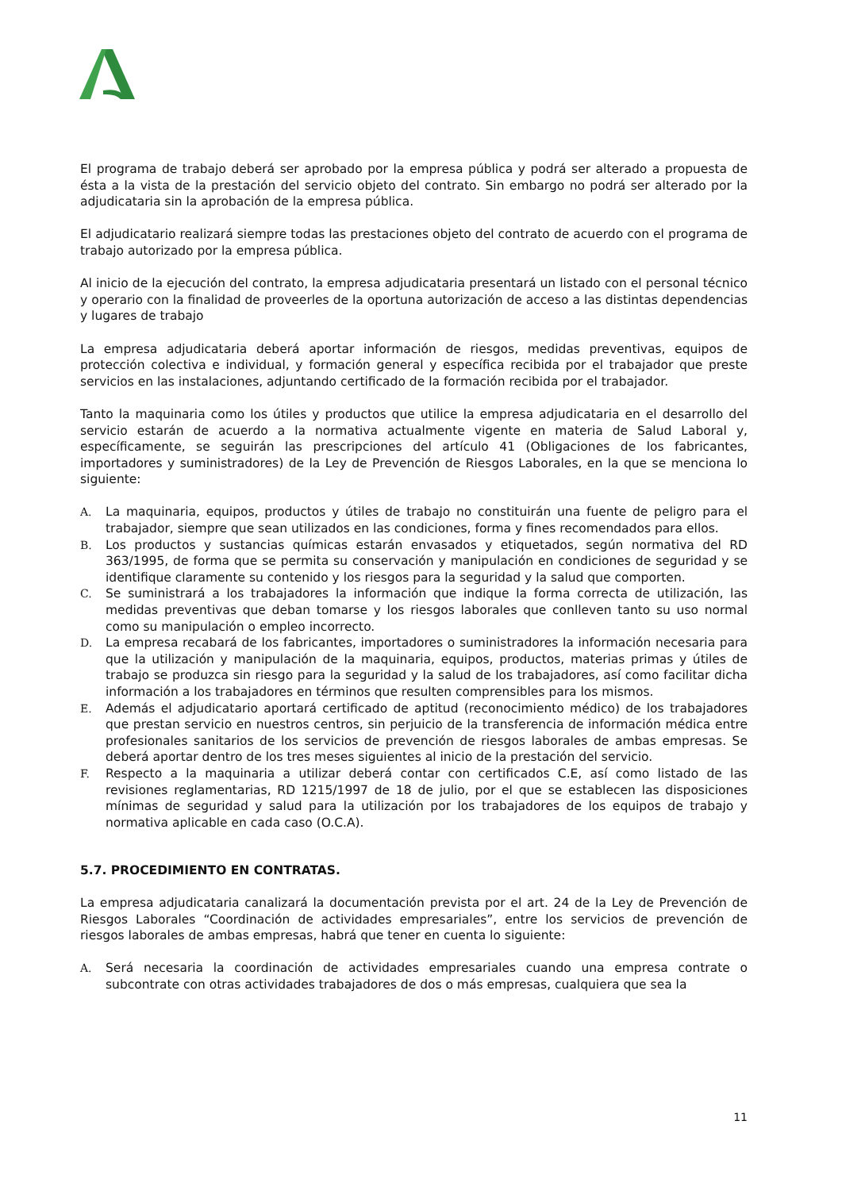El programa de trabajo deberá ser aprobado por la empresa pública y podrá ser alterado a propuesta de ésta a la vista de la prestación del servicio objeto del contrato. Sin embargo no podrá ser alterado por la adjudicataria sin la aprobación de la empresa pública.
El adjudicatario realizará siempre todas las prestaciones objeto del contrato de acuerdo con el programa de trabajo autorizado por la empresa pública.
Al inicio de la ejecución del contrato, la empresa adjudicataria presentará un listado con el personal técnico y operario con la finalidad de proveerles de la oportuna autorización de acceso a las distintas dependencias y lugares de trabajo
La empresa adjudicataria deberá aportar información de riesgos, medidas preventivas, equipos de protección colectiva e individual, y formación general y específica recibida por el trabajador que preste servicios en las instalaciones, adjuntando certificado de la formación recibida por el trabajador.
Tanto la maquinaria como los útiles y productos que utilice la empresa adjudicataria en el desarrollo del servicio estarán de acuerdo a la normativa actualmente vigente en materia de Salud Laboral y, específicamente, se seguirán las prescripciones del artículo 41 (Obligaciones de los fabricantes, importadores y suministradores) de la Ley de Prevención de Riesgos Laborales, en la que se menciona lo siguiente:
A. La maquinaria, equipos, productos y útiles de trabajo no constituirán una fuente de peligro para el trabajador, siempre que sean utilizados en las condiciones, forma y fines recomendados para ellos.
B. Los productos y sustancias químicas estarán envasados y etiquetados, según normativa del RD 363/1995, de forma que se permita su conservación y manipulación en condiciones de seguridad y se identifique claramente su contenido y los riesgos para la seguridad y la salud que comporten.
C. Se suministrará a los trabajadores la información que indique la forma correcta de utilización, las medidas preventivas que deban tomarse y los riesgos laborales que conlleven tanto su uso normal como su manipulación o empleo incorrecto.
D. La empresa recabará de los fabricantes, importadores o suministradores la información necesaria para que la utilización y manipulación de la maquinaria, equipos, productos, materias primas y útiles de trabajo se produzca sin riesgo para la seguridad y la salud de los trabajadores, así como facilitar dicha información a los trabajadores en términos que resulten comprensibles para los mismos.
E. Además el adjudicatario aportará certificado de aptitud (reconocimiento médico) de los trabajadores que prestan servicio en nuestros centros, sin perjuicio de la transferencia de información médica entre profesionales sanitarios de los servicios de prevención de riesgos laborales de ambas empresas. Se deberá aportar dentro de los tres meses siguientes al inicio de la prestación del servicio.
F. Respecto a la maquinaria a utilizar deberá contar con certificados C.E, así como listado de las revisiones reglamentarias, RD 1215/1997 de 18 de julio, por el que se establecen las disposiciones mínimas de seguridad y salud para la utilización por los trabajadores de los equipos de trabajo y normativa aplicable en cada caso (O.C.A).
5.7. PROCEDIMIENTO EN CONTRATAS.
La empresa adjudicataria canalizará la documentación prevista por el art. 24 de la Ley de Prevención de Riesgos Laborales “Coordinación de actividades empresariales”, entre los servicios de prevención de riesgos laborales de ambas empresas, habrá que tener en cuenta lo siguiente:
A. Será necesaria la coordinación de actividades empresariales cuando una empresa contrate o subcontrate con otras actividades trabajadores de dos o más empresas, cualquiera que sea la
11